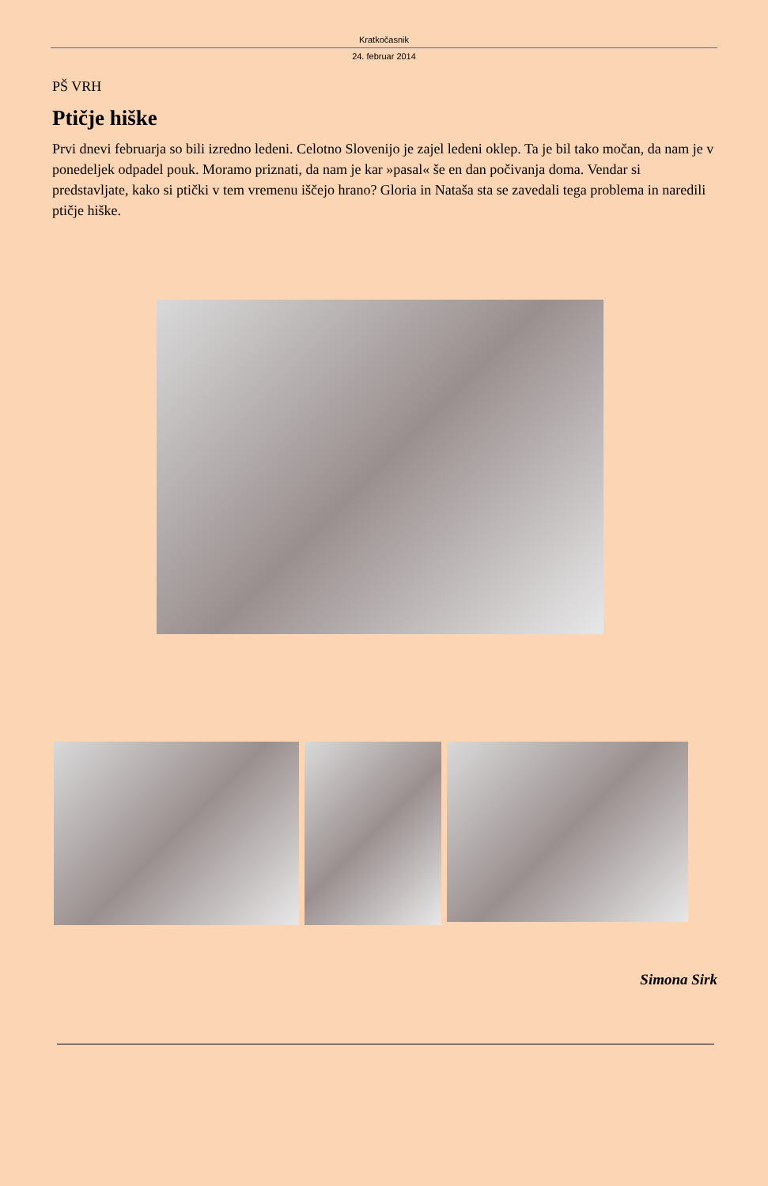Kratkočasnik
24. februar 2014
PŠ VRH
Ptičje hiške
Prvi dnevi februarja so bili izredno ledeni. Celotno Slovenijo je zajel ledeni oklep. Ta je bil tako močan, da nam je v ponedeljek odpadel pouk. Moramo priznati, da nam je kar »pasal« še en dan počivanja doma. Vendar si predstavljate, kako si ptički v tem vremenu iščejo hrano? Gloria in Nataša sta se zavedali tega problema in naredili ptičje hiške.
Simona Sirk